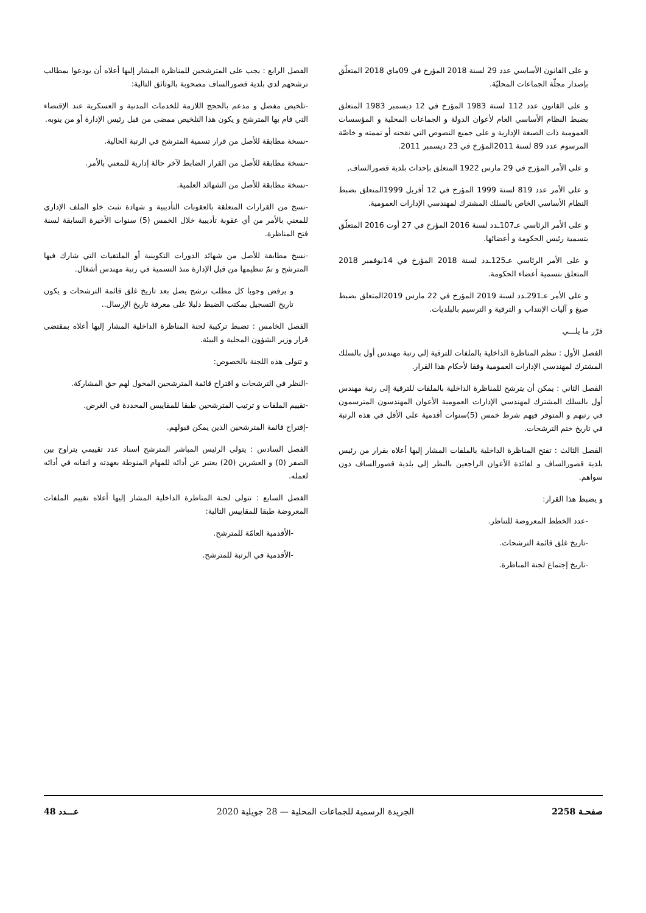و على القانون الأساسي عدد 29 لسنة 2018 المؤرخ في 09ماي 2018 المتعلّق بإصدار مجلّة الجماعات المحليّة.
و على القانون عدد 112 لسنة 1983 المؤرخ في 12 ديسمبر 1983 المتعلق بضبط النظام الأساسي العام لأعوان الدولة و الجماعات المحلية و المؤسسات العمومية ذات الصبغة الإدارية و على جميع النصوص التي نقحته أو تممته و خاصّة المرسوم عدد 89 لسنة 2011المؤرخ في 23 ديسمبر 2011.
و على الأمر المؤرخ في 29 مارس 1922 المتعلق بإحداث بلدية قصورالساف,
و على الأمر عدد 819 لسنة 1999 المؤرخ في 12 أفريل 1999المتعلق بضبط النظام الأساسي الخاص بالسلك المشترك لمهندسي الإدارات العمومية.
و على الأمر الرئاسي عـ107ـدد لسنة 2016 المؤرخ في 27 أوت 2016 المتعلّق بتسمية رئيس الحكومة و أعضائها.
و على الأمر الرئاسي عـ125ـدد لسنة 2018 المؤرخ في 14نوفمبر 2018 المتعلق بتسمية أعضاء الحكومة.
و على الأمر عـ291ـدد لسنة 2019 المؤرخ في 22 مارس 2019المتعلق بضبط صيغ و آليات الإنتداب و الترقية و الترسيم بالبلديات.
قرّر ما يلـــي
الفصل الأول : تنظم المناظرة الداخلية بالملفات للترقية إلى رتبة مهندس أول بالسلك المشترك لمهندسي الإدارات العمومية وفقا لأحكام هذا القرار.
الفصل الثاني : يمكن أن يترشح للمناظرة الداخلية بالملفات للترقية إلى رتبة مهندس أول بالسلك المشترك لمهندسي الإدارات العمومية الأعوان المهندسون المترسمون في رتبهم و المتوفر فيهم شرط خمس (5)سنوات أقدمية على الأقل في هذه الرتبة في تاريخ ختم الترشحات.
الفصل الثالث : تفتح المناظرة الداخلية بالملفات المشار إليها أعلاه بقرار من رئيس بلدية قصورالساف و لفائدة الأعوان الراجعين بالنظر إلى بلدية قصورالساف دون سواهم.
و يضبط هذا القرار:
-عدد الخطط المعروضة للتناظر.
-تاريخ غلق قائمة الترشحات.
-تاريخ إجتماع لجنة المناظرة.
الفصل الرابع : يجب على المترشحين للمناظرة المشار إليها أعلاه أن يودعوا بمطالب ترشحهم لدى بلدية قصورالساف مصحوبة بالوثائق التالية:
-تلخيص مفصل و مدعم بالحجج اللازمة للخدمات المدنية و العسكرية عند الإقتضاء التي قام بها المترشح و يكون هذا التلخيص ممضى من قبل رئيس الإدارة أو من ينوبه.
-نسخة مطابقة للأصل من قرار تسمية المترشح في الرتبة الحالية.
-نسخة مطابقة للأصل من القرار الضابط لآخر حالة إدارية للمعني بالأمر.
-نسخة مطابقة للأصل من الشهائد العلمية.
-نسخ من القرارات المتعلقة بالعقوبات التأديبية و شهادة تثبت خلو الملف الإداري للمعني بالأمر من أي عقوبة تأديبية خلال الخمس (5) سنوات الأخيرة السابقة لسنة فتح المناظرة.
-نسخ مطابقة للأصل من شهائد الدورات التكوينية أو الملتقيات التي شارك فيها المترشح و تمّ تنظيمها من قبل الإدارة منذ التسمية في رتبة مهندس أشغال.
و يرفض وجوبا كل مطلب ترشح يصل بعد تاريخ غلق قائمة الترشحات و يكون تاريخ التسجيل بمكتب الضبط دليلا على معرفة تاريخ الإرسال..
الفصل الخامس : تضبط تركيبة لجنة المناظرة الداخلية المشار إليها أعلاه بمقتضى قرار وزير الشؤون المحلية و البيئة.
و تتولى هذه اللجنة بالخصوص:
-النظر في الترشحات و اقتراح قائمة المترشحين المخول لهم حق المشاركة.
-تقييم الملفات و ترتيب المترشحين طبقا للمقاييس المحددة في الغرض.
-إقتراح قائمة المترشحين الذين يمكن قبولهم.
الفصل السادس : يتولى الرئيس المباشر المترشح اسناد عدد تقييمي يتراوح بين الصفر (0) و العشرين (20) يعتبر عن أدائه للمهام المنوطة بعهدته و اتقانه في أدائه لعمله.
الفصل السابع : تتولى لجنة المناظرة الداخلية المشار إليها أعلاه تقييم الملفات المعروضة طبقا للمقاييس التالية:
-الأقدمية العامّة للمترشح.
-الأقدمية في الرتبة للمترشح.
صفحـة 2258 الجريدة الرسمية للجماعات المحلية — 28 جويلية 2020 عـــدد 48